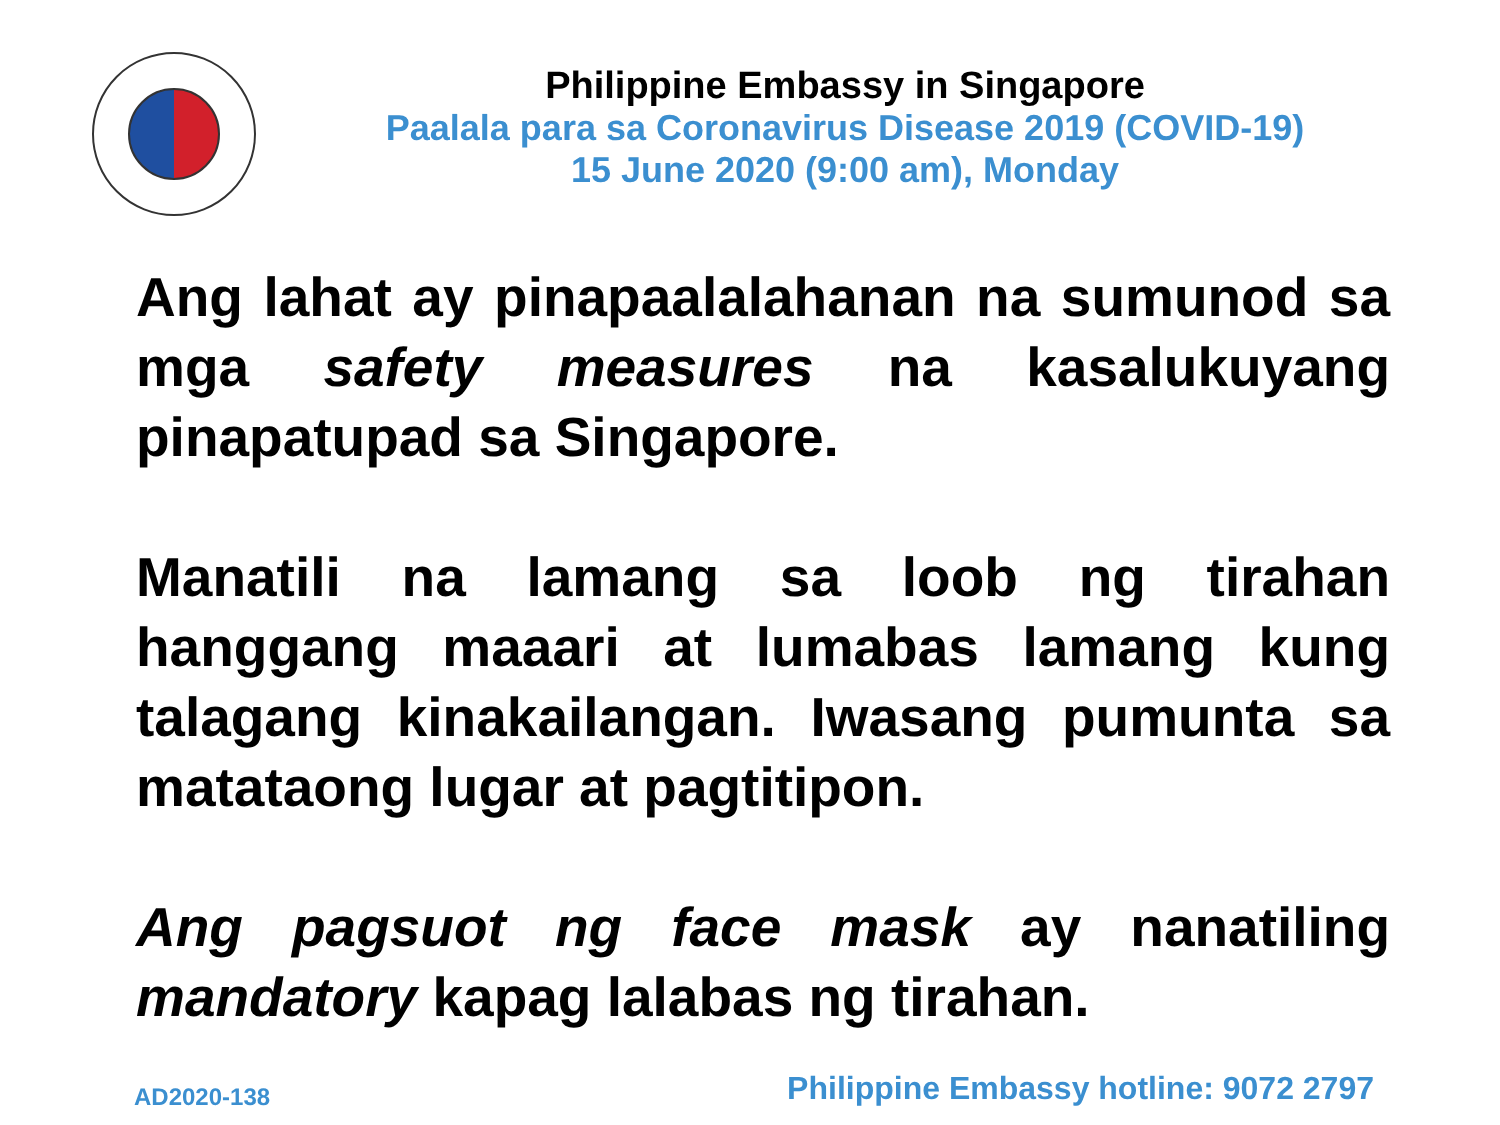Philippine Embassy in Singapore
Paalala para sa Coronavirus Disease 2019 (COVID-19)
15 June 2020 (9:00 am), Monday
Ang lahat ay pinapaalalahanan na sumunod sa mga safety measures na kasalukuyang pinapatupad sa Singapore.
Manatili na lamang sa loob ng tirahan hanggang maaari at lumabas lamang kung talagang kinakailangan. Iwasang pumunta sa matataong lugar at pagtitipon.
Ang pagsuot ng face mask ay nanatiling mandatory kapag lalabas ng tirahan.
AD2020-138
Philippine Embassy hotline: 9072 2797